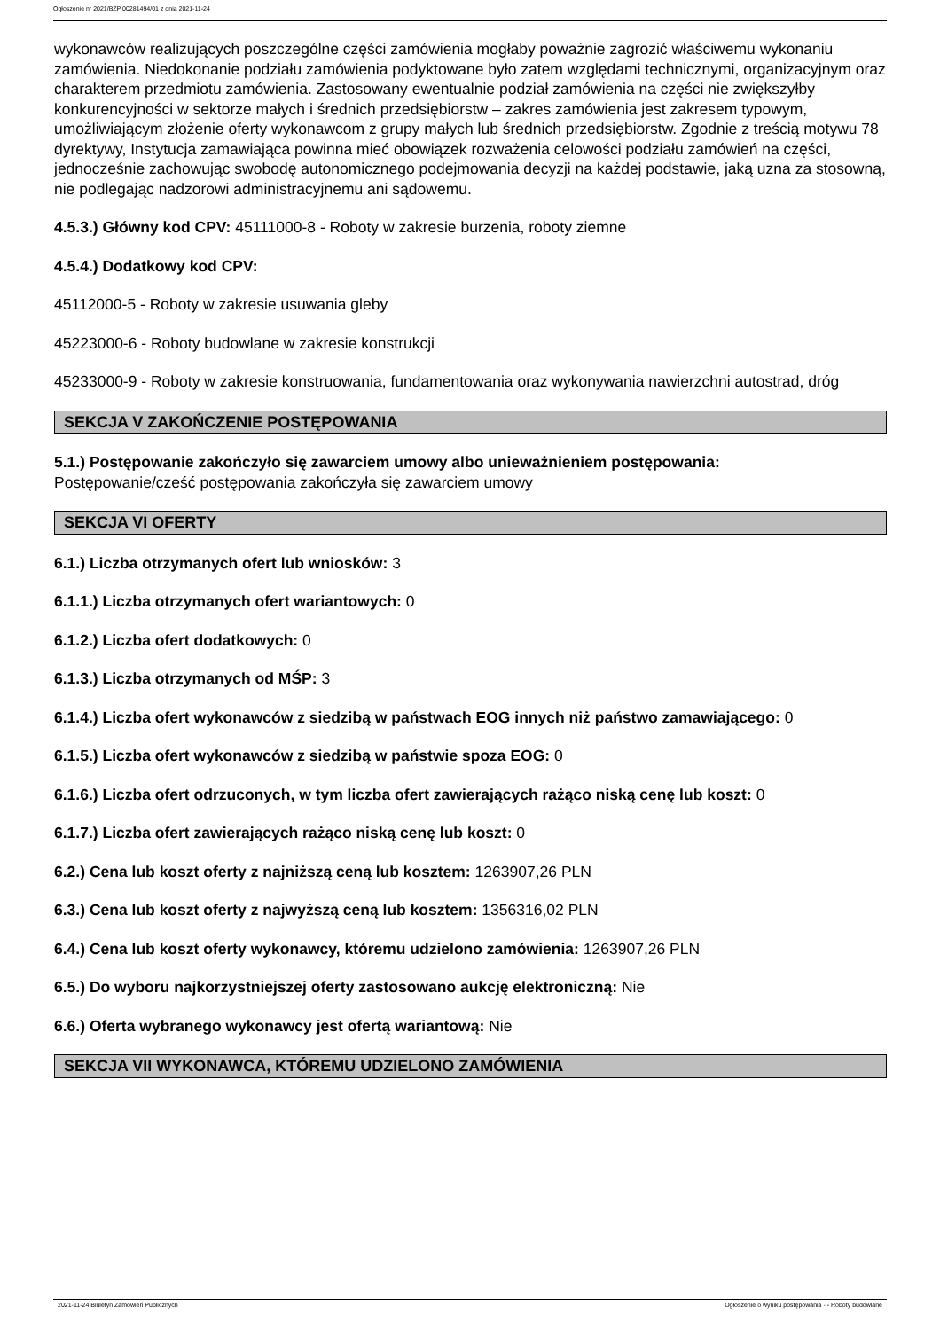Ogłoszenie nr 2021/BZP 00281494/01 z dnia 2021-11-24
wykonawców realizujących poszczególne części zamówienia mogłaby poważnie zagrozić właściwemu wykonaniu zamówienia. Niedokonanie podziału zamówienia podyktowane było zatem względami technicznymi, organizacyjnym oraz charakterem przedmiotu zamówienia. Zastosowany ewentualnie podział zamówienia na części nie zwiększyłby konkurencyjności w sektorze małych i średnich przedsiębiorstw – zakres zamówienia jest zakresem typowym, umożliwiającym złożenie oferty wykonawcom z grupy małych lub średnich przedsiębiorstw. Zgodnie z treścią motywu 78 dyrektywy, Instytucja zamawiająca powinna mieć obowiązek rozważenia celowości podziału zamówień na części, jednocześnie zachowując swobodę autonomicznego podejmowania decyzji na każdej podstawie, jaką uzna za stosowną, nie podlegając nadzorowi administracyjnemu ani sądowemu.
4.5.3.) Główny kod CPV: 45111000-8 - Roboty w zakresie burzenia, roboty ziemne
4.5.4.) Dodatkowy kod CPV:
45112000-5 - Roboty w zakresie usuwania gleby
45223000-6 - Roboty budowlane w zakresie konstrukcji
45233000-9 - Roboty w zakresie konstruowania, fundamentowania oraz wykonywania nawierzchni autostrad, dróg
SEKCJA V ZAKOŃCZENIE POSTĘPOWANIA
5.1.) Postępowanie zakończyło się zawarciem umowy albo unieważnieniem postępowania:
Postępowanie/cześć postępowania zakończyła się zawarciem umowy
SEKCJA VI OFERTY
6.1.) Liczba otrzymanych ofert lub wniosków: 3
6.1.1.) Liczba otrzymanych ofert wariantowych: 0
6.1.2.) Liczba ofert dodatkowych: 0
6.1.3.) Liczba otrzymanych od MŚP: 3
6.1.4.) Liczba ofert wykonawców z siedzibą w państwach EOG innych niż państwo zamawiającego: 0
6.1.5.) Liczba ofert wykonawców z siedzibą w państwie spoza EOG: 0
6.1.6.) Liczba ofert odrzuconych, w tym liczba ofert zawierających rażąco niską cenę lub koszt: 0
6.1.7.) Liczba ofert zawierających rażąco niską cenę lub koszt: 0
6.2.) Cena lub koszt oferty z najniższą ceną lub kosztem: 1263907,26 PLN
6.3.) Cena lub koszt oferty z najwyższą ceną lub kosztem: 1356316,02 PLN
6.4.) Cena lub koszt oferty wykonawcy, któremu udzielono zamówienia: 1263907,26 PLN
6.5.) Do wyboru najkorzystniejszej oferty zastosowano aukcję elektroniczną: Nie
6.6.) Oferta wybranego wykonawcy jest ofertą wariantową: Nie
SEKCJA VII WYKONAWCA, KTÓREMU UDZIELONO ZAMÓWIENIA
2021-11-24 Biuletyn Zamówień Publicznych Ogłoszenie o wyniku postępowania - - Roboty budowlane